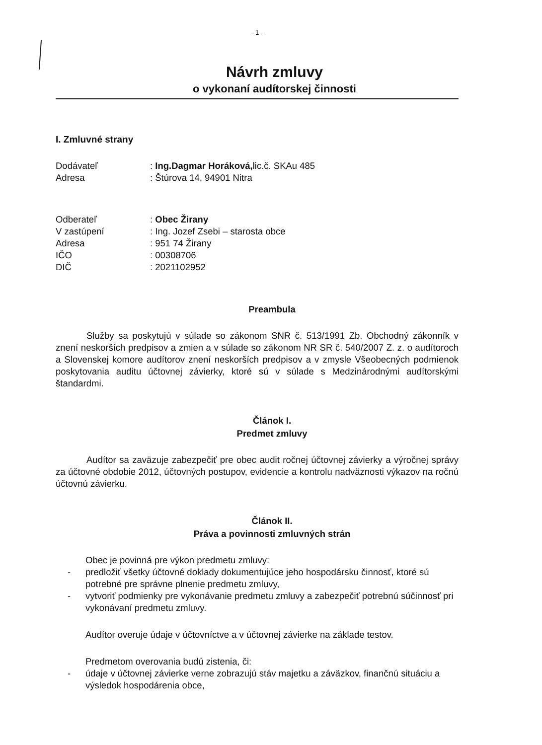- 1 -
Návrh zmluvy
o vykonaní audítorskej činnosti
I. Zmluvné strany
Dodávateľ
: Ing.Dagmar Horáková, lic.č. SKAu 485
Adresa
: Štúrova 14, 94901 Nitra
Odberateľ
: Obec Žirany
V zastúpení
: Ing. Jozef Zsebi – starosta obce
Adresa
: 951 74 Žirany
IČO
: 00308706
DIČ
: 2021102952
Preambula
Služby sa poskytujú v súlade so zákonom SNR č. 513/1991 Zb. Obchodný zákonník v znení neskorších predpisov a zmien a v súlade so zákonom NR SR č. 540/2007 Z. z. o audítoroch a Slovenskej komore audítorov znení neskorších predpisov a v zmysle Všeobecných podmienok poskytovania auditu účtovnej závierky, ktoré sú v súlade s Medzinárodnými audítorskými štandardmi.
Článok I.
Predmet zmluvy
Audítor sa zaväzuje zabezpečiť pre obec audit ročnej účtovnej závierky a výročnej správy za účtovné obdobie 2012, účtovných postupov, evidencie a kontrolu nadväznosti výkazov na ročnú účtovnú závierku.
Článok II.
Práva a povinnosti zmluvných strán
Obec je povinná pre výkon predmetu zmluvy:
- predložiť všetky účtovné doklady dokumentujúce jeho hospodársku činnosť, ktoré sú potrebné pre správne plnenie predmetu zmluvy,
- vytvoriť podmienky pre vykonávanie predmetu zmluvy a zabezpečiť potrebnú súčinnosť pri vykonávaní predmetu zmluvy.
Audítor overuje údaje v účtovníctve a v účtovnej závierke na základe testov.
Predmetom overovania budú zistenia, či:
- údaje v účtovnej závierke verne zobrazujú stáv majetku a záväzkov, finančnú situáciu a výsledok hospodárenia obce,